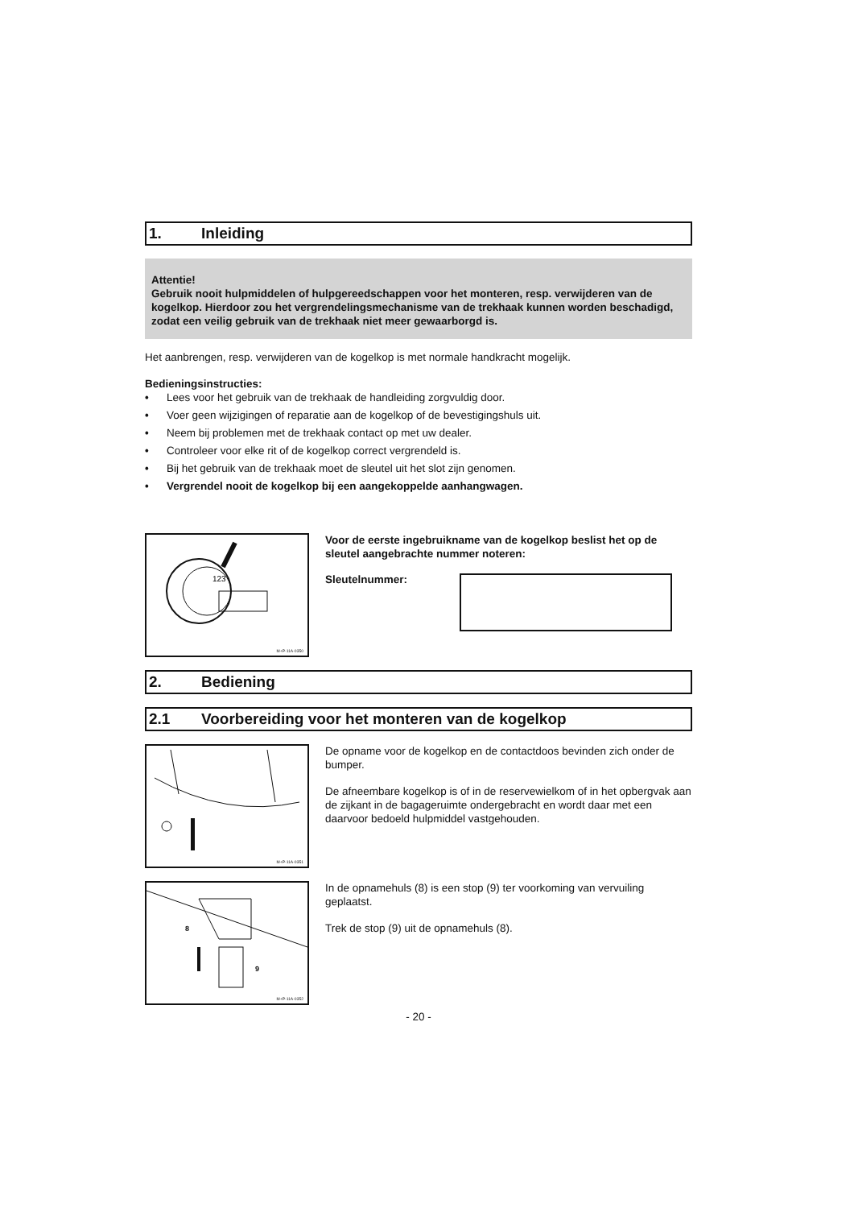1. Inleiding
Attentie!
Gebruik nooit hulpmiddelen of hulpgereedschappen voor het monteren, resp. verwijderen van de kogelkop. Hierdoor zou het vergrendelingsmechanisme van de trekhaak kunnen worden beschadigd, zodat een veilig gebruik van de trekhaak niet meer gewaarborgd is.
Het aanbrengen, resp. verwijderen van de kogelkop is met normale handkracht mogelijk.
Bedieningsinstructies:
• Lees voor het gebruik van de trekhaak de handleiding zorgvuldig door.
• Voer geen wijzigingen of reparatie aan de kogelkop of de bevestigingshuls uit.
• Neem bij problemen met de trekhaak contact op met uw dealer.
• Controleer voor elke rit of de kogelkop correct vergrendeld is.
• Bij het gebruik van de trekhaak moet de sleutel uit het slot zijn genomen.
• Vergrendel nooit de kogelkop bij een aangekoppelde aanhangwagen.
123
M+P-11A-0350
Voor de eerste ingebruikname van de kogelkop beslist het op de sleutel aangebrachte nummer noteren:
Sleutelnummer:
2. Bediening
2.1 Voorbereiding voor het monteren van de kogelkop
M+P-11A-0351
De opname voor de kogelkop en de contactdoos bevinden zich onder de bumper.
De afneembare kogelkop is of in de reservewielkom of in het opbergvak aan de zijkant in de bagageruimte ondergebracht en wordt daar met een daarvoor bedoeld hulpmiddel vastgehouden.
8
9
M+P-11A-0352
In de opnamehuls (8) is een stop (9) ter voorkoming van vervuiling geplaatst.
Trek de stop (9) uit de opnamehuls (8).
- 20 -